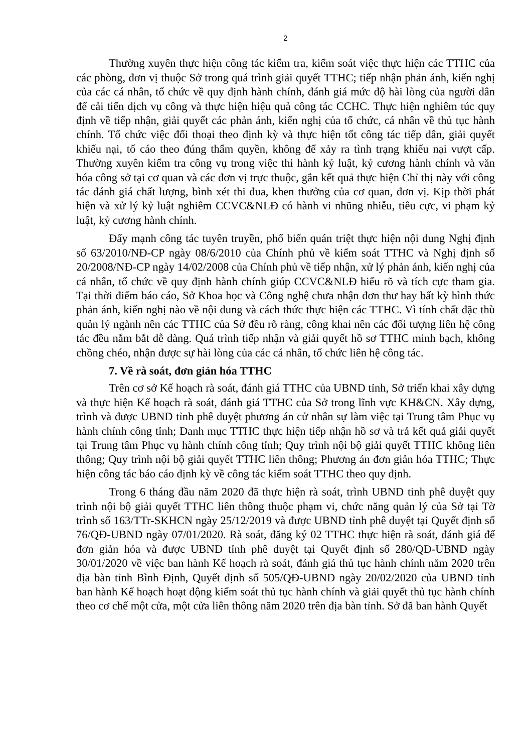2
Thường xuyên thực hiện công tác kiểm tra, kiểm soát việc thực hiện các TTHC của các phòng, đơn vị thuộc Sở trong quá trình giải quyết TTHC; tiếp nhận phản ánh, kiến nghị của các cá nhân, tổ chức về quy định hành chính, đánh giá mức độ hài lòng của người dân để cải tiến dịch vụ công và thực hiện hiệu quả công tác CCHC. Thực hiện nghiêm túc quy định về tiếp nhận, giải quyết các phản ánh, kiến nghị của tổ chức, cá nhân về thủ tục hành chính. Tổ chức việc đối thoại theo định kỳ và thực hiện tốt công tác tiếp dân, giải quyết khiếu nại, tố cáo theo đúng thẩm quyền, không để xảy ra tình trạng khiếu nại vượt cấp. Thường xuyên kiểm tra công vụ trong việc thi hành kỷ luật, kỷ cương hành chính và văn hóa công sở tại cơ quan và các đơn vị trực thuộc, gắn kết quả thực hiện Chỉ thị này với công tác đánh giá chất lượng, bình xét thi đua, khen thưởng của cơ quan, đơn vị. Kịp thời phát hiện và xử lý kỷ luật nghiêm CCVC&NLĐ có hành vi nhũng nhiễu, tiêu cực, vi phạm kỷ luật, kỷ cương hành chính.
Đẩy mạnh công tác tuyên truyền, phổ biến quán triệt thực hiện nội dung Nghị định số 63/2010/NĐ-CP ngày 08/6/2010 của Chính phủ về kiểm soát TTHC và Nghị định số 20/2008/NĐ-CP ngày 14/02/2008 của Chính phủ về tiếp nhận, xử lý phản ánh, kiến nghị của cá nhân, tổ chức về quy định hành chính giúp CCVC&NLĐ hiểu rõ và tích cực tham gia. Tại thời điểm báo cáo, Sở Khoa học và Công nghệ chưa nhận đơn thư hay bất kỳ hình thức phản ánh, kiến nghị nào về nội dung và cách thức thực hiện các TTHC. Vì tính chất đặc thù quản lý ngành nên các TTHC của Sở đều rõ ràng, công khai nên các đối tượng liên hệ công tác đều nắm bắt dễ dàng. Quá trình tiếp nhận và giải quyết hồ sơ TTHC minh bạch, không chồng chéo, nhận được sự hài lòng của các cá nhân, tổ chức liên hệ công tác.
7. Về rà soát, đơn giản hóa TTHC
Trên cơ sở Kế hoạch rà soát, đánh giá TTHC của UBND tỉnh, Sở triển khai xây dựng và thực hiện Kế hoạch rà soát, đánh giá TTHC của Sở trong lĩnh vực KH&CN. Xây dựng, trình và được UBND tỉnh phê duyệt phương án cử nhân sự làm việc tại Trung tâm Phục vụ hành chính công tỉnh; Danh mục TTHC thực hiện tiếp nhận hồ sơ và trả kết quả giải quyết tại Trung tâm Phục vụ hành chính công tỉnh; Quy trình nội bộ giải quyết TTHC không liên thông; Quy trình nội bộ giải quyết TTHC liên thông; Phương án đơn giản hóa TTHC; Thực hiện công tác báo cáo định kỳ về công tác kiểm soát TTHC theo quy định.
Trong 6 tháng đầu năm 2020 đã thực hiện rà soát, trình UBND tỉnh phê duyệt quy trình nội bộ giải quyết TTHC liên thông thuộc phạm vi, chức năng quản lý của Sở tại Tờ trình số 163/TTr-SKHCN ngày 25/12/2019 và được UBND tỉnh phê duyệt tại Quyết định số 76/QĐ-UBND ngày 07/01/2020. Rà soát, đăng ký 02 TTHC thực hiện rà soát, đánh giá để đơn giản hóa và được UBND tỉnh phê duyệt tại Quyết định số 280/QĐ-UBND ngày 30/01/2020 về việc ban hành Kế hoạch rà soát, đánh giá thủ tục hành chính năm 2020 trên địa bàn tỉnh Bình Định, Quyết định số 505/QĐ-UBND ngày 20/02/2020 của UBND tỉnh ban hành Kế hoạch hoạt động kiểm soát thủ tục hành chính và giải quyết thủ tục hành chính theo cơ chế một cửa, một cửa liên thông năm 2020 trên địa bàn tỉnh. Sở đã ban hành Quyết